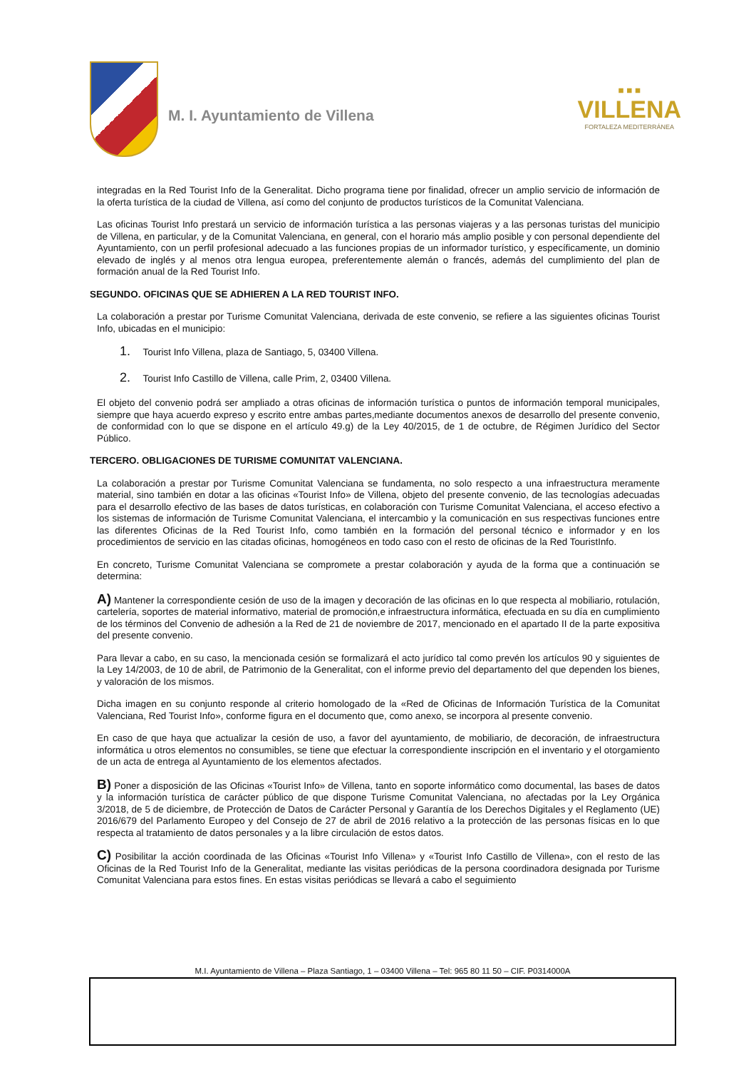M. I. Ayuntamiento de Villena
■ ■ ■
VILLENA
FORTALEZA MEDITERRÁNEA
integradas en la Red Tourist Info de la Generalitat. Dicho programa tiene por finalidad, ofrecer un amplio servicio de información de la oferta turística de la ciudad de Villena, así como del conjunto de productos turísticos de la Comunitat Valenciana.
Las oficinas Tourist Info prestará un servicio de información turística a las personas viajeras y a las personas turistas del municipio de Villena, en particular, y de la Comunitat Valenciana, en general, con el horario más amplio posible y con personal dependiente del Ayuntamiento, con un perfil profesional adecuado a las funciones propias de un informador turístico, y específicamente, un dominio elevado de inglés y al menos otra lengua europea, preferentemente alemán o francés, además del cumplimiento del plan de formación anual de la Red Tourist Info.
SEGUNDO. OFICINAS QUE SE ADHIEREN A LA RED TOURIST INFO.
La colaboración a prestar por Turisme Comunitat Valenciana, derivada de este convenio, se refiere a las siguientes oficinas Tourist Info, ubicadas en el municipio:
1. Tourist Info Villena, plaza de Santiago, 5, 03400 Villena.
2. Tourist Info Castillo de Villena, calle Prim, 2, 03400 Villena.
El objeto del convenio podrá ser ampliado a otras oficinas de información turística o puntos de información temporal municipales, siempre que haya acuerdo expreso y escrito entre ambas partes,mediante documentos anexos de desarrollo del presente convenio, de conformidad con lo que se dispone en el artículo 49.g) de la Ley 40/2015, de 1 de octubre, de Régimen Jurídico del Sector Público.
TERCERO. OBLIGACIONES DE TURISME COMUNITAT VALENCIANA.
La colaboración a prestar por Turisme Comunitat Valenciana se fundamenta, no solo respecto a una infraestructura meramente material, sino también en dotar a las oficinas «Tourist Info» de Villena, objeto del presente convenio, de las tecnologías adecuadas para el desarrollo efectivo de las bases de datos turísticas, en colaboración con Turisme Comunitat Valenciana, el acceso efectivo a los sistemas de información de Turisme Comunitat Valenciana, el intercambio y la comunicación en sus respectivas funciones entre las diferentes Oficinas de la Red Tourist Info, como también en la formación del personal técnico e informador y en los procedimientos de servicio en las citadas oficinas, homogéneos en todo caso con el resto de oficinas de la Red TouristInfo.
En concreto, Turisme Comunitat Valenciana se compromete a prestar colaboración y ayuda de la forma que a continuación se determina:
A) Mantener la correspondiente cesión de uso de la imagen y decoración de las oficinas en lo que respecta al mobiliario, rotulación, cartelería, soportes de material informativo, material de promoción,e infraestructura informática, efectuada en su día en cumplimiento de los términos del Convenio de adhesión a la Red de 21 de noviembre de 2017, mencionado en el apartado II de la parte expositiva del presente convenio.
Para llevar a cabo, en su caso, la mencionada cesión se formalizará el acto jurídico tal como prevén los artículos 90 y siguientes de la Ley 14/2003, de 10 de abril, de Patrimonio de la Generalitat, con el informe previo del departamento del que dependen los bienes, y valoración de los mismos.
Dicha imagen en su conjunto responde al criterio homologado de la «Red de Oficinas de Información Turística de la Comunitat Valenciana, Red Tourist Info», conforme figura en el documento que, como anexo, se incorpora al presente convenio.
En caso de que haya que actualizar la cesión de uso, a favor del ayuntamiento, de mobiliario, de decoración, de infraestructura informática u otros elementos no consumibles, se tiene que efectuar la correspondiente inscripción en el inventario y el otorgamiento de un acta de entrega al Ayuntamiento de los elementos afectados.
B) Poner a disposición de las Oficinas «Tourist Info» de Villena, tanto en soporte informático como documental, las bases de datos y la información turística de carácter público de que dispone Turisme Comunitat Valenciana, no afectadas por la Ley Orgánica 3/2018, de 5 de diciembre, de Protección de Datos de Carácter Personal y Garantía de los Derechos Digitales y el Reglamento (UE) 2016/679 del Parlamento Europeo y del Consejo de 27 de abril de 2016 relativo a la protección de las personas físicas en lo que respecta al tratamiento de datos personales y a la libre circulación de estos datos.
C) Posibilitar la acción coordinada de las Oficinas «Tourist Info Villena» y «Tourist Info Castillo de Villena», con el resto de las Oficinas de la Red Tourist Info de la Generalitat, mediante las visitas periódicas de la persona coordinadora designada por Turisme Comunitat Valenciana para estos fines. En estas visitas periódicas se llevará a cabo el seguimiento
M.I. Ayuntamiento de Villena – Plaza Santiago, 1 – 03400 Villena – Tel: 965 80 11 50 – CIF. P0314000A